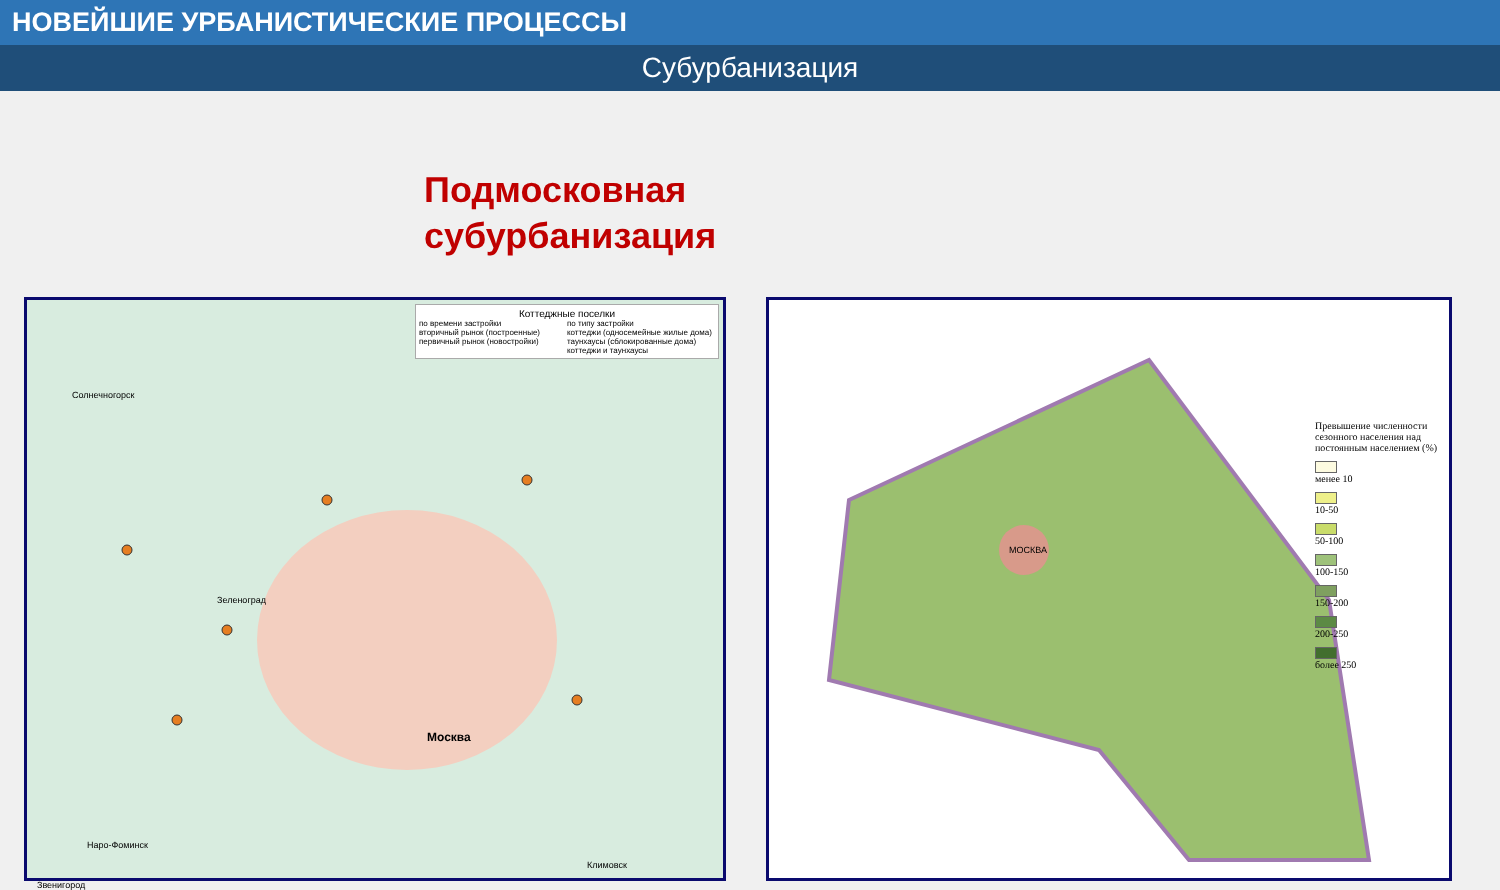НОВЕЙШИЕ УРБАНИСТИЧЕСКИЕ ПРОЦЕССЫ
Субурбанизация
Подмосковная
субурбанизация
Коттеджные поселки
по времени застройки
вторичный рынок (построенные)
первичный рынок (новостройки)
по типу застройки
коттеджи (односемейные жилые дома)
таунхаусы (сблокированные дома)
коттеджи и таунхаусы
Солнечногорск
Зеленоград
Москва
Звенигород
Наро-Фоминск
Климовск
МОСКВА
Превышение численности сезонного населения над постоянным населением (%)
менее 10
10-50
50-100
100-150
150-200
200-250
более 250